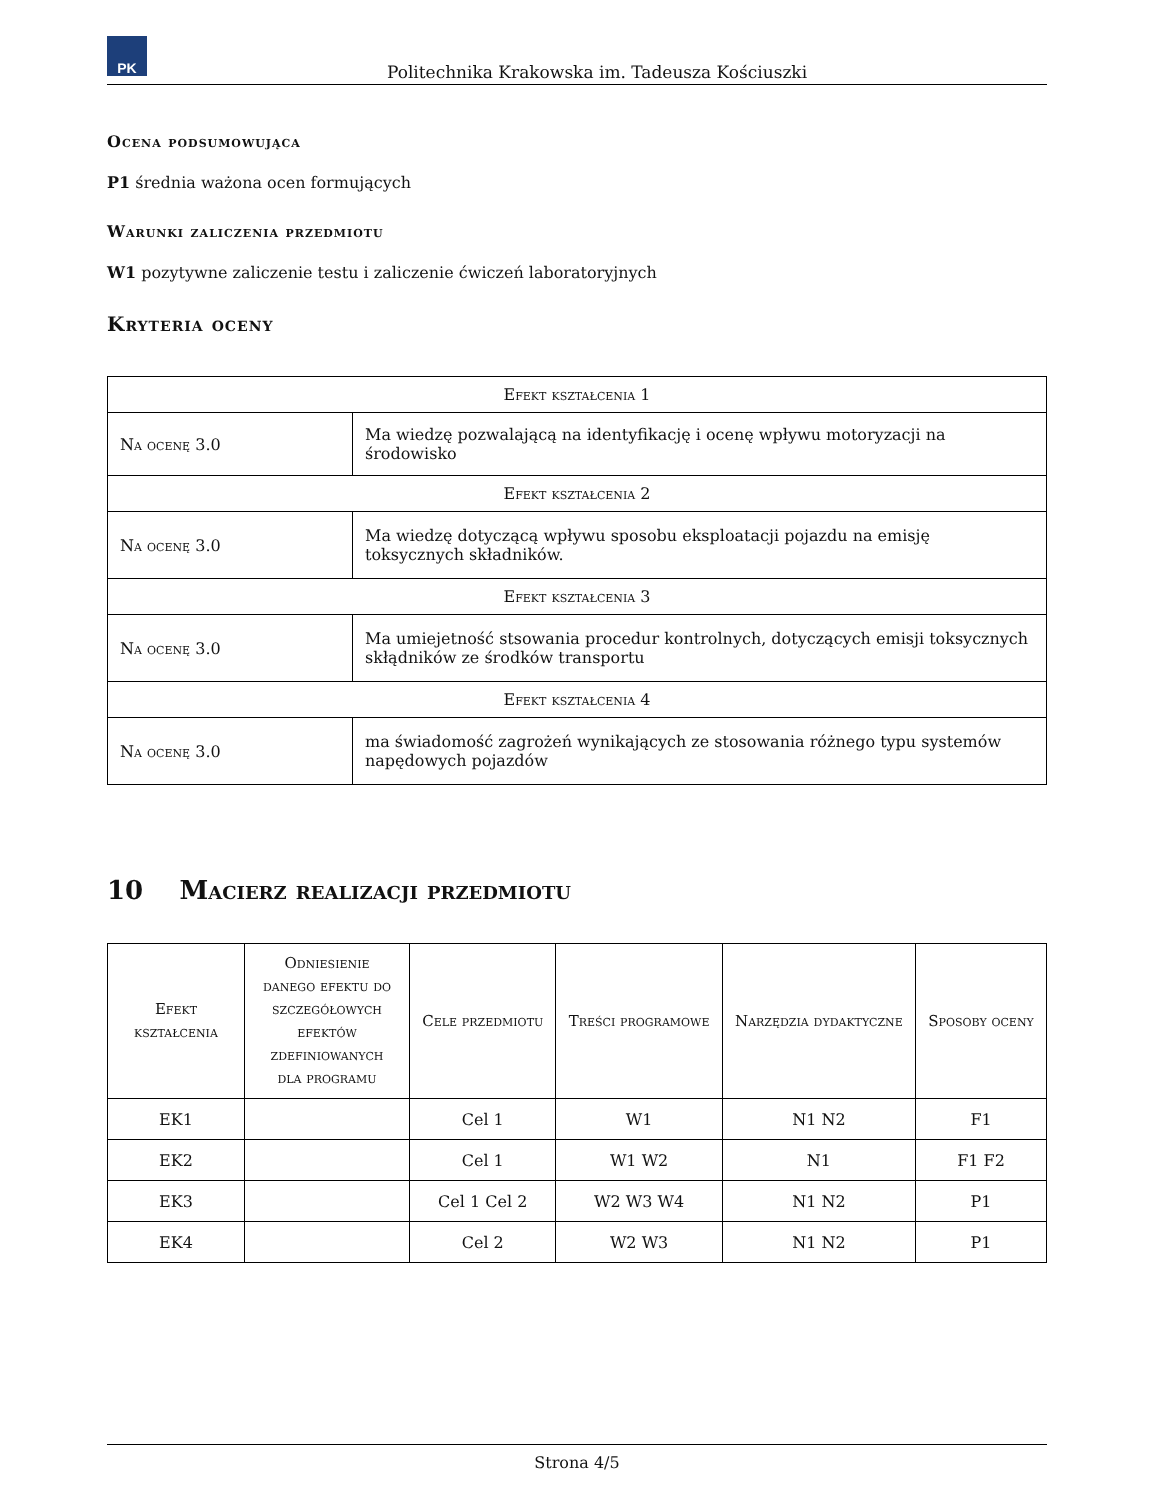PK
Politechnika Krakowska im. Tadeusza Kościuszki
Ocena podsumowująca
P1 średnia ważona ocen formujących
Warunki zaliczenia przedmiotu
W1 pozytywne zaliczenie testu i zaliczenie ćwiczeń laboratoryjnych
Kryteria oceny
| Efekt kształcenia 1 | |
| --- | --- |
| Na ocenę 3.0 | Ma wiedzę pozwalającą na identyfikację i ocenę wpływu motoryzacji na środowisko |
| Efekt kształcenia 2 | |
| Na ocenę 3.0 | Ma wiedzę dotyczącą wpływu sposobu eksploatacji pojazdu na emisję toksycznych składników. |
| Efekt kształcenia 3 | |
| Na ocenę 3.0 | Ma umiejetność stsowania procedur kontrolnych, dotyczących emisji toksycznych skłądników ze środków transportu |
| Efekt kształcenia 4 | |
| Na ocenę 3.0 | ma świadomość zagrożeń wynikających ze stosowania różnego typu systemów napędowych pojazdów |
10 Macierz realizacji przedmiotu
| Efekt kształcenia | Odniesienie danego efektu do szczegółowych efektów zdefiniowanych dla programu | Cele przedmiotu | Treści programowe | Narzędzia dydaktyczne | Sposoby oceny |
| --- | --- | --- | --- | --- | --- |
| EK1 | | Cel 1 | W1 | N1 N2 | F1 |
| EK2 | | Cel 1 | W1 W2 | N1 | F1 F2 |
| EK3 | | Cel 1 Cel 2 | W2 W3 W4 | N1 N2 | P1 |
| EK4 | | Cel 2 | W2 W3 | N1 N2 | P1 |
Strona 4/5